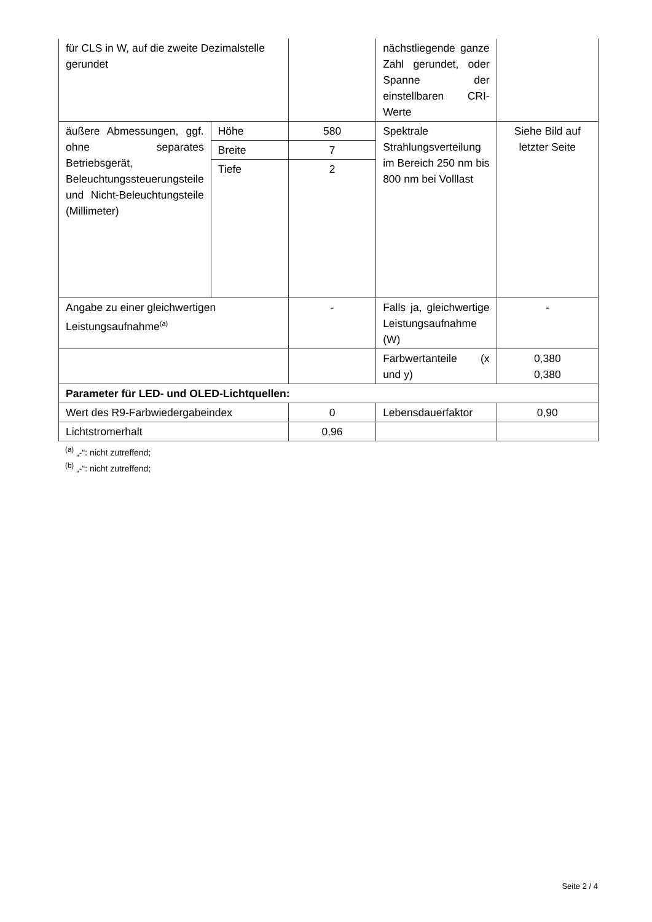| für CLS in W, auf die zweite Dezimalstelle gerundet | | | nächstliegende ganze Zahl gerundet, oder Spanne der einstellbaren CRI-Werte | |
| äußere Abmessungen, ggf. ohne separates Betriebsgerät, Beleuchtungssteuerungsteile und Nicht-Beleuchtungsteile (Millimeter) | Höhe | 580 | Spektrale Strahlungsverteilung im Bereich 250 nm bis 800 nm bei Volllast | Siehe Bild auf letzter Seite |
| | Breite | 7 | | |
| | Tiefe | 2 | | |
| Angabe zu einer gleichwertigen Leistungsaufnahme<sup>(a)</sup> | | - | Falls ja, gleichwertige Leistungsaufnahme (W) | - |
| | | | Farbwertanteile (x und y) | 0,380 0,380 |
| Parameter für LED- und OLED-Lichtquellen: | | | | |
| Wert des R9-Farbwiedergabeindex | | 0 | Lebensdauerfaktor | 0,90 |
| Lichtstromerhalt | | 0,96 | | |
<sup>(a)</sup> „-“: nicht zutreffend;
<sup>(b)</sup> „-“: nicht zutreffend;
Seite 2 / 4